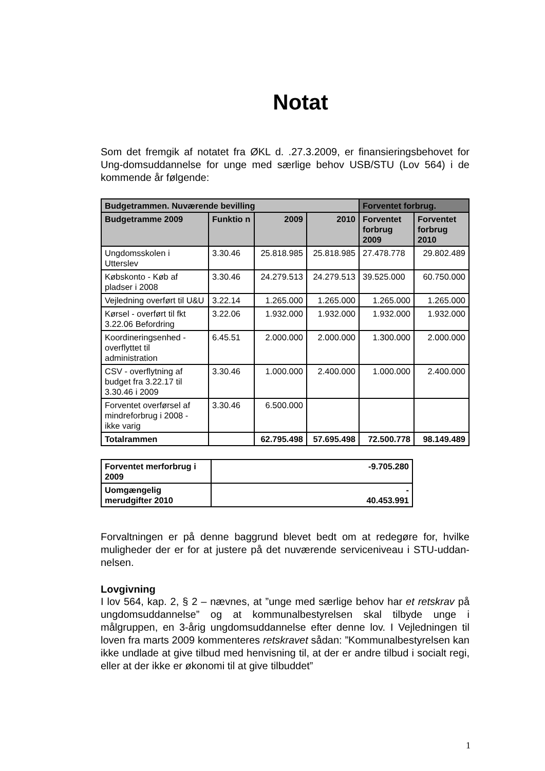Notat
Som det fremgik af notatet fra ØKL d. .27.3.2009, er finansieringsbehovet for Ung-domsuddannelse for unge med særlige behov USB/STU (Lov 564) i de kommende år følgende:
| Budgetrammen. Nuværende bevilling | | | | Forventet forbrug. | |
| --- | --- | --- | --- | --- | --- |
| Budgetramme 2009 | Funktio n | 2009 | 2010 | Forventet forbrug 2009 | Forventet forbrug 2010 |
| Ungdomsskolen i Utterslev | 3.30.46 | 25.818.985 | 25.818.985 | 27.478.778 | 29.802.489 |
| Købskonto - Køb af pladser i 2008 | 3.30.46 | 24.279.513 | 24.279.513 | 39.525.000 | 60.750.000 |
| Vejledning overført til U&U | 3.22.14 | 1.265.000 | 1.265.000 | 1.265.000 | 1.265.000 |
| Kørsel - overført til fkt 3.22.06 Befordring | 3.22.06 | 1.932.000 | 1.932.000 | 1.932.000 | 1.932.000 |
| Koordineringsenhed - overflyttet til administration | 6.45.51 | 2.000.000 | 2.000.000 | 1.300.000 | 2.000.000 |
| CSV - overflytning af budget fra 3.22.17 til 3.30.46 i 2009 | 3.30.46 | 1.000.000 | 2.400.000 | 1.000.000 | 2.400.000 |
| Forventet overførsel af mindreforbrug i 2008 - ikke varig | 3.30.46 | 6.500.000 | | | |
| Totalrammen | | 62.795.498 | 57.695.498 | 72.500.778 | 98.149.489 |
| Forventet merforbrug i 2009 | -9.705.280 |
| Uomgængelig merudgifter 2010 | - 40.453.991 |
Forvaltningen er på denne baggrund blevet bedt om at redegøre for, hvilke muligheder der er for at justere på det nuværende serviceniveau i STU-uddan-nelsen.
Lovgivning
I lov 564, kap. 2, § 2 – nævnes, at ”unge med særlige behov har et retskrav på ungdomsuddannelse” og at kommunalbestyrelsen skal tilbyde unge i målgruppen, en 3-årig ungdomsuddannelse efter denne lov. I Vejledningen til loven fra marts 2009 kommenteres retskravet sådan: ”Kommunalbestyrelsen kan ikke undlade at give tilbud med henvisning til, at der er andre tilbud i socialt regi, eller at der ikke er økonomi til at give tilbuddet”
1